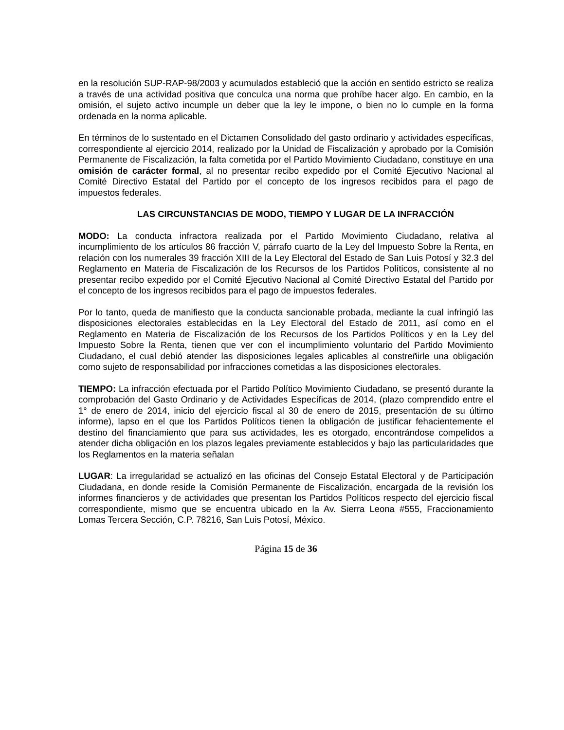en la resolución SUP-RAP-98/2003 y acumulados estableció que la acción en sentido estricto se realiza a través de una actividad positiva que conculca una norma que prohíbe hacer algo. En cambio, en la omisión, el sujeto activo incumple un deber que la ley le impone, o bien no lo cumple en la forma ordenada en la norma aplicable.
En términos de lo sustentado en el Dictamen Consolidado del gasto ordinario y actividades específicas, correspondiente al ejercicio 2014, realizado por la Unidad de Fiscalización y aprobado por la Comisión Permanente de Fiscalización, la falta cometida por el Partido Movimiento Ciudadano, constituye en una omisión de carácter formal, al no presentar recibo expedido por el Comité Ejecutivo Nacional al Comité Directivo Estatal del Partido por el concepto de los ingresos recibidos para el pago de impuestos federales.
LAS CIRCUNSTANCIAS DE MODO, TIEMPO Y LUGAR DE LA INFRACCIÓN
MODO: La conducta infractora realizada por el Partido Movimiento Ciudadano, relativa al incumplimiento de los artículos 86 fracción V, párrafo cuarto de la Ley del Impuesto Sobre la Renta, en relación con los numerales 39 fracción XIII de la Ley Electoral del Estado de San Luis Potosí y 32.3 del Reglamento en Materia de Fiscalización de los Recursos de los Partidos Políticos, consistente al no presentar recibo expedido por el Comité Ejecutivo Nacional al Comité Directivo Estatal del Partido por el concepto de los ingresos recibidos para el pago de impuestos federales.
Por lo tanto, queda de manifiesto que la conducta sancionable probada, mediante la cual infringió las disposiciones electorales establecidas en la Ley Electoral del Estado de 2011, así como en el Reglamento en Materia de Fiscalización de los Recursos de los Partidos Políticos y en la Ley del Impuesto Sobre la Renta, tienen que ver con el incumplimiento voluntario del Partido Movimiento Ciudadano, el cual debió atender las disposiciones legales aplicables al constreñirle una obligación como sujeto de responsabilidad por infracciones cometidas a las disposiciones electorales.
TIEMPO: La infracción efectuada por el Partido Político Movimiento Ciudadano, se presentó durante la comprobación del Gasto Ordinario y de Actividades Específicas de 2014, (plazo comprendido entre el 1° de enero de 2014, inicio del ejercicio fiscal al 30 de enero de 2015, presentación de su último informe), lapso en el que los Partidos Políticos tienen la obligación de justificar fehacientemente el destino del financiamiento que para sus actividades, les es otorgado, encontrándose compelidos a atender dicha obligación en los plazos legales previamente establecidos y bajo las particularidades que los Reglamentos en la materia señalan
LUGAR: La irregularidad se actualizó en las oficinas del Consejo Estatal Electoral y de Participación Ciudadana, en donde reside la Comisión Permanente de Fiscalización, encargada de la revisión los informes financieros y de actividades que presentan los Partidos Políticos respecto del ejercicio fiscal correspondiente, mismo que se encuentra ubicado en la Av. Sierra Leona #555, Fraccionamiento Lomas Tercera Sección, C.P. 78216, San Luis Potosí, México.
Página 15 de 36